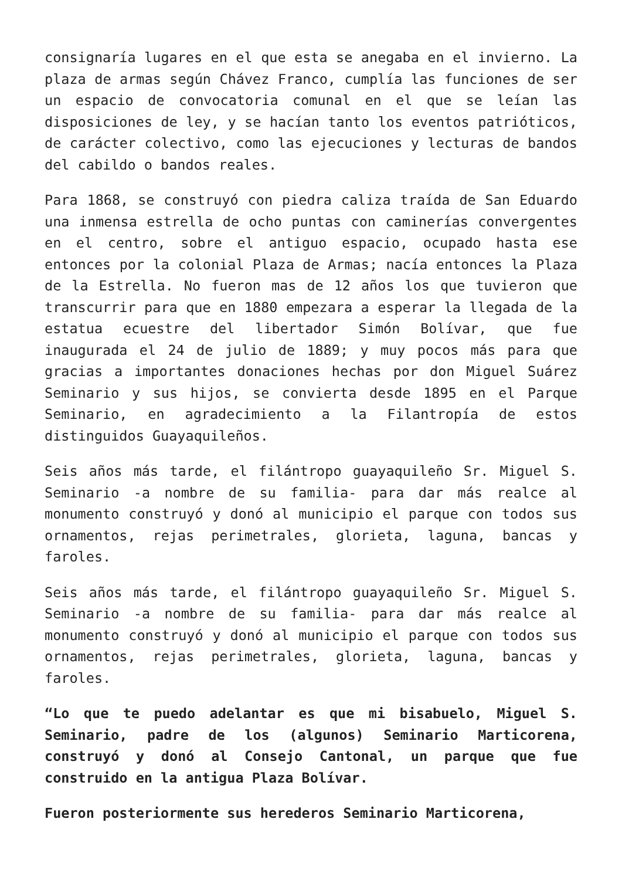consignaría lugares en el que esta se anegaba en el invierno. La plaza de armas según Chávez Franco, cumplía las funciones de ser un espacio de convocatoria comunal en el que se leían las disposiciones de ley, y se hacían tanto los eventos patrióticos, de carácter colectivo, como las ejecuciones y lecturas de bandos del cabildo o bandos reales.
Para 1868, se construyó con piedra caliza traída de San Eduardo una inmensa estrella de ocho puntas con caminerías convergentes en el centro, sobre el antiguo espacio, ocupado hasta ese entonces por la colonial Plaza de Armas; nacía entonces la Plaza de la Estrella. No fueron mas de 12 años los que tuvieron que transcurrir para que en 1880 empezara a esperar la llegada de la estatua ecuestre del libertador Simón Bolívar, que fue inaugurada el 24 de julio de 1889; y muy pocos más para que gracias a importantes donaciones hechas por don Miguel Suárez Seminario y sus hijos, se convierta desde 1895 en el Parque Seminario, en agradecimiento a la Filantropía de estos distinguidos Guayaquileños.
Seis años más tarde, el filántropo guayaquileño Sr. Miguel S. Seminario -a nombre de su familia- para dar más realce al monumento construyó y donó al municipio el parque con todos sus ornamentos, rejas perimetrales, glorieta, laguna, bancas y faroles.
Seis años más tarde, el filántropo guayaquileño Sr. Miguel S. Seminario -a nombre de su familia- para dar más realce al monumento construyó y donó al municipio el parque con todos sus ornamentos, rejas perimetrales, glorieta, laguna, bancas y faroles.
“Lo que te puedo adelantar es que mi bisabuelo, Miguel S. Seminario, padre de los (algunos) Seminario Marticorena, construyó y donó al Consejo Cantonal, un parque que fue construido en la antigua Plaza Bolívar.
Fueron posteriormente sus herederos Seminario Marticorena,